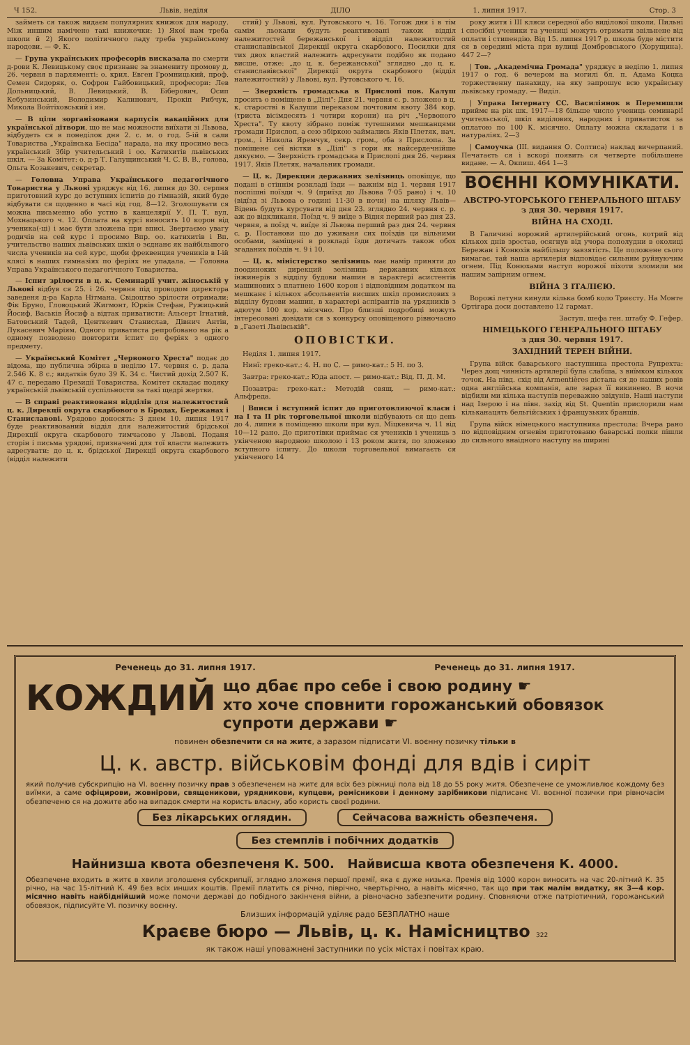Ч 152. Львів, неділя ДІЛО 1. липня 1917. Стор. 3
займеть ся також видаєм популярних книжок для народу. Між иншим намічено такі книжечки: 1) Якої нам треба школи й 2) Якого політичного ладу треба українському народови. — Ф. К.
— Група українських професорів висказала по смерти д-рови К. Левицькому своє признанє за знамениту промову д. 26. червня в парляменті: о. крил. Евген Громницький, проф. Семен Сидоряк, о. Софрон Гайбовицький, професори: Лев Дольницький, В. Левицький, В. Біберович, Осип Кебузинський, Володимир Калинович, Прокіп Рибчук, Микола Войтіховський і ин.
— В ціли зорганізованя карпусів вакаційних для української дітвори, що не має можности виїхати зі Львова, відбудеть ся в понеділок дня 2. с. м. о год. 5-ій в сали Товариства „Українська Бесіда" нарада, на яку просимо весь український Збір учительський і оо. Катихитів львівських шкіл. — За Комітет: о. д-р Т. Галущинський Ч. С. В. В., голова, Ольга Козакевич, секретар.
— Головна Управа Українського педагогічного Товариства у Львові уряджує від 16. липня до 30. серпня приготовний курс до вступних іспитів до гімназій, який буде відбувати ся щоденно в часі від год. 8—12. Зголошувати ся можна письменно або устно в канцелярії У. П. Т. вул. Мохнацького ч. 12. Оплата на курсі виносить 10 корон від ученика(-ці) і має бути зложена при вписі. Звертаємо увагу родичів на сей курс і просимо Впр. оо. катихитів і Вп. учительство наших львівських шкіл о зєднанє як найбільшого числа учеників на сей курс, щоби фреквенция учеників в I-ій клясі в наших гимназіях по феріях не упадала. — Головна Управа Українського педагогічного Товариства.
— Іспит зрілости в ц. к. Семинарії учит. жіноській у Львові відбув ся 25. і 26. червня під проводом директора заведеня д-ра Карла Нітмана. Свідоцтво зрілости отримали: Фік Бруно, Гловоцький Жигмонт, Юрків Стефан, Ружицький Йосиф, Васьків Йосиф а відтак приватисти: Альсерт Ігнатий, Батовський Тадей, Центкевич Станислав, Дівнич Антін, Лукасевич Маріям. Одного приватиста репробовано на рік а одному позволено повторити іспит по феріях з одного предмету.
— Український Комітет „Червоного Хреста" подає до відома, що публична збірка в неділю 17. червня с. р. дала 2.546 К. 8 с.; видатків було 39 К. 34 с. Чистий дохід 2.507 К. 47 с. передано Президії Товариства. Комітет складає подяку українській львівській суспільности за такі щедрі жертви.
— В справі реактивованя відділів для належитостий ц. к. Дирекції округа скарбового в Бродах, Бережанах і Станиславові. Урядово доносять: З днем 10. липня 1917 буде реактивований відділ для належитостий брідської Дирекції округа скарбового тимчасово у Львові. Поданя сторін і письма урядові, призначені для тої власти належить адресувати: до ц. к. брідської Дирекції округа скарбового (відділ належити
стий) у Львові, вул. Рутовського ч. 16. Тогож дня і в тім самім льокали будуть реактивовані також відділ належитостей бережанської і відділ належитостий станиславівської Дирекції округа скарбового. Посилки для тих двох властий належить адресувати подібно як подано висше, отже: „до ц. к. бережанської" зглядно „до ц. к. станиславівської" Дирекції округа скарбового (відділ належитостий) у Львові, вул. Рутовського ч. 16.
— Зверхність громадська в Прислопі пов. Калуш просить о поміщене в „Ділі": Дня 21. червня с. р. зложено в ц. к. старостві в Калуши переказом почтовим квоту 384 кор. (триста вісімдесять і чотири корони) на річ „Червоного Хреста". Ту квоту зібрано поміж тутешними мешканцями громади Прислоп, а сею збіркою займались Яків Плетяк, нач. гром., і Никола Яремчук, секр. гром., оба з Прислопа. За поміщене сеї вістки в „Ділі" з гори як найсердечнійше дякуємо. — Зверхність громадська в Прислопі дня 26. червня 1917. Яків Плетяк, начальник громади.
— Ц. к. Дирекция державних зелізниць оповіщує, що подані в стіннім розкладі їзди — важнім від 1. червня 1917 поспішні поїзди ч. 9 (приїзд до Львова 7·05 рано) і ч. 10 (відїзд зі Львова о годині 11·30 в ночи) на шляху Львів—Відень будуть курсувати від дня 23. зглядно 24. червня с. р. аж до відкликаня. Поїзд ч. 9 виїде з Відня перший раз дня 23. червня, а поїзд ч. виїде зі Львова перший раз дня 24. червня с. р. Постанови що до уживаня сих поїздів ци вільними особами, заміщені в розкладі їзди дотичать також обох згаданих поїздів ч. 9 і 10.
— Ц. к. міністерство зелізниць має намір приняти до поодиноких дирекций зелізниць державних кількох інжинерів з відділу будови машин в характері асистентів машинових з платнею 1600 корон і відповідним додатком на мешканє і кількох абсольвентів висших шкіл промислових з відділу будови машин, в характері аспірантів на урядників з адютум 100 кор. місячно. Про близші подробиці можуть інтересовані довідати ся з конкурсу оповіщеного рівночасно в „Газеті Львівській".
ОПОВІСТКИ.
Неділя 1. липня 1917.
Нинї: греко-кат.: 4. Н. по С. — римо-кат.: 5 Н. по З.
Завтра: греко-кат.: Юда апост. — римо-кат.: Від. П. Д. М.
Позавтра: греко-кат.: Методій свящ. — римо-кат.: Альфреда.
| Вписи і вступний іспит до приготовляючої класи і на I та II рік торговельної школи відбувають ся що день до 4. липня в поміщеню школи при вул. Міцкевича ч. 11 від 10—12 рано. До приготівки приймає ся учеників і учениць з укінченою народною школою і 13 роком житя, по зложеню вступного іспиту. До школи торговельної вимагаєть ся укінченого 14
року житя і III кляси середної або виділової школи. Пильні і спосібні ученики та учениці можуть отримати звільнене від оплати і стипендію. Від 15. липня 1917 р. школа буде містити ся в середині міста при вулиці Домбровського (Хорущина). 447 2—?
| Тов. „Академічна Громада" уряджує в неділю 1. липня 1917 о год. 6 вечером на могилі бл. п. Адама Коцка торжественну панахиду, на яку запрошує всю українську львівську громаду. — Виділ.
| Управа Інтернату СС. Василіянок в Перемишли приймє на рік шк. 1917—18 більше число учениць семинарії учительської, шкіл виділових, народних і приватисток за оплатою по 100 К. місячно. Оплату можна складати і в натураліях. 2—3
| Самоучка (III. видання О. Солтиса) наклад вичерпаний. Печатаєть ся і вскорі появить ся четверте побільшене видане. — А. Окпиш. 464 1—3
ВОЄННІ КОМУНІКАТИ.
АВСТРО-УГОРСЬКОГО ГЕНЕРАЛЬНОГО ШТАБУ
з дня 30. червня 1917.
ВІЙНА НА СХОДІ.
В Галичині ворожий артилерійський огонь, котрий від кількох днів зростав, осягнув від учора пополудни в околиці Бережан і Конюхів найбільшу завзятість. Це положене сього вимагає, тай наша артилерія відповідає сильним руйнуючим огнем. Під Конюхами наступ ворожої піхоти зломили ми нашим запірним огнем.
ВІЙНА З ІТАЛІЄЮ.
Ворожі летуни кинули кілька бомб коло Триєсту. На Монте Ортігара доси доставлено 12 гармат.
Заступ. шефа ген. штабу Ф. Гефер.
НІМЕЦЬКОГО ГЕНЕРАЛЬНОГО ШТАБУ
з дня 30. червня 1917.
ЗАХІДНИЙ ТЕРЕН ВІЙНИ.
Група війск баварського наступника престола Рупрехта: Через дощ чинність артилерії була слабша, з виїмком кількох точок. На півд. схід від Armentières дістала ся до наших ровів одна англійська компанія, але зараз її викинено. В ночи відбили ми кілька наступів переважно звідунів. Наші наступи над Ізерою і на півн. захід від St. Quentin прислорили нам кільканацять бельгійських і французьких бранців.
Група війск німецького наступника престола: Вчера рано по відповідним огневім приготованю баварські полки пішли до сильного внаідного наступу на ширині
Реченець до 31. липня 1917. Реченець до 31. липня 1917.
КОЖДИЙ
що дбає про себе і свою родину ☛
хто хоче сповнити горожанський обовязок супроти держави ☛
повинен обезпечити ся на житє, а заразом підписати VI. воєнну позичку тільки в
Ц. к. австр. військовім фонді для вдів і сиріт
який получив субскрипцію на VI. воєнну позичку прав з обезпеченєм на житє для всіх без ріжниці пола від 18 до 55 року житя. Обезпечене се уможливлює кождому без виїмки, а саме офіцирови, жовнірови, священикови, урядникови, купцеви, ремісникови і денному зарібникови підписанє VI. воєнної позички при рівночасім обезпеченю ся на дожите або на випадок смерти на користь власну, або користь своєї родини.
Без лікарських оглядин. Сейчасова важність обезпеченя.
Без стемплів і побічних додатків
Найнизша квота обезпеченя К. 500. Найвисша квота обезпеченя К. 4000.
Обезпечене входить в житє в хвили зголошеня субскрипції, зглядно зложеня першої премії, яка є дуже низька. Премія від 1000 корон виносить на час 20-літний К. 35 річно, на час 15-літний К. 49 без всіх инших коштів. Премії платить ся річно, піврічно, чвертьрічно, а навіть місячно, так що при так малім видатку, як 3—4 кор. місячно навіть найбіднійший може помочи державі до побідного закінченя війни, а рівночасно забезпечити родину. Сповняючи отже патріотичний, горожанський обовязок, підписуйте VI. позичку воєнну.
Близших інформацій уділяє радо БЕЗПЛАТНО наше
Краєве бюро — Львів, ц. к. Намісництво 322
як також наші уповажнені заступники по усіх містах і повітах краю.